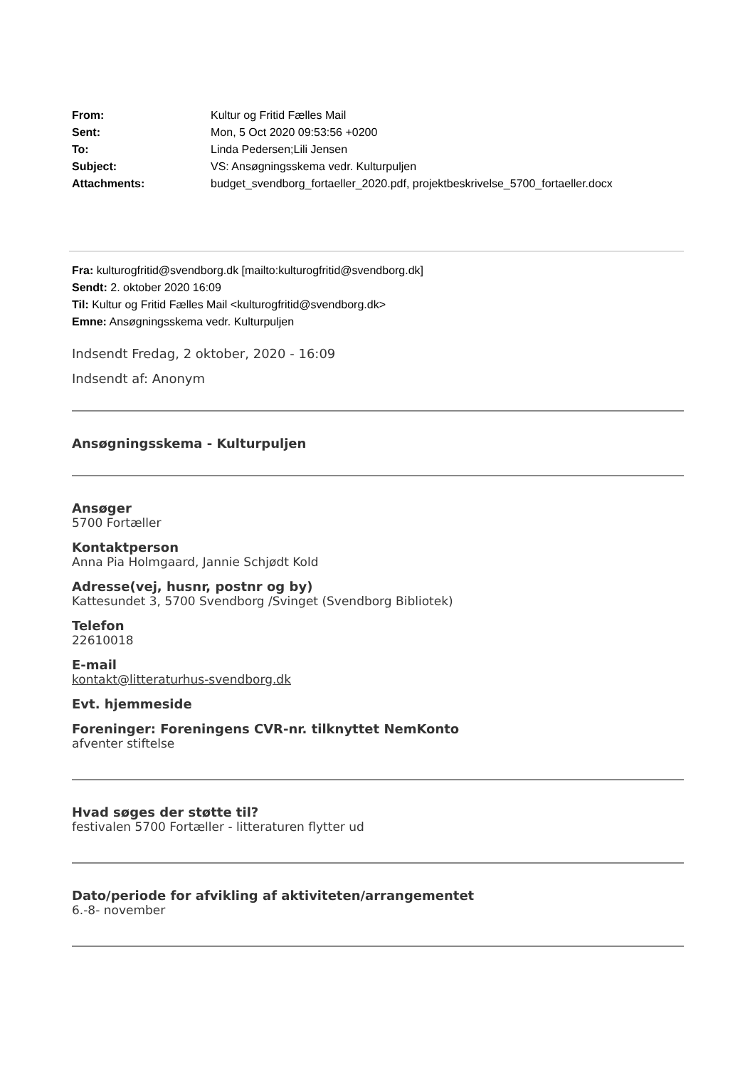| From: | Kultur og Fritid Fælles Mail |
| Sent: | Mon, 5 Oct 2020 09:53:56 +0200 |
| To: | Linda Pedersen;Lili Jensen |
| Subject: | VS: Ansøgningsskema vedr. Kulturpuljen |
| Attachments: | budget_svendborg_fortaeller_2020.pdf, projektbeskrivelse_5700_fortaeller.docx |
Fra: kulturogfritid@svendborg.dk [mailto:kulturogfritid@svendborg.dk]
Sendt: 2. oktober 2020 16:09
Til: Kultur og Fritid Fælles Mail <kulturogfritid@svendborg.dk>
Emne: Ansøgningsskema vedr. Kulturpuljen
Indsendt Fredag, 2 oktober, 2020 - 16:09
Indsendt af: Anonym
Ansøgningsskema - Kulturpuljen
Ansøger
5700 Fortæller
Kontaktperson
Anna Pia Holmgaard, Jannie Schjødt Kold
Adresse(vej, husnr, postnr og by)
Kattesundet 3, 5700 Svendborg /Svinget (Svendborg Bibliotek)
Telefon
22610018
E-mail
kontakt@litteraturhus-svendborg.dk
Evt. hjemmeside
Foreninger: Foreningens CVR-nr. tilknyttet NemKonto
afventer stiftelse
Hvad søges der støtte til?
festivalen 5700 Fortæller - litteraturen flytter ud
Dato/periode for afvikling af aktiviteten/arrangementet
6.-8- november